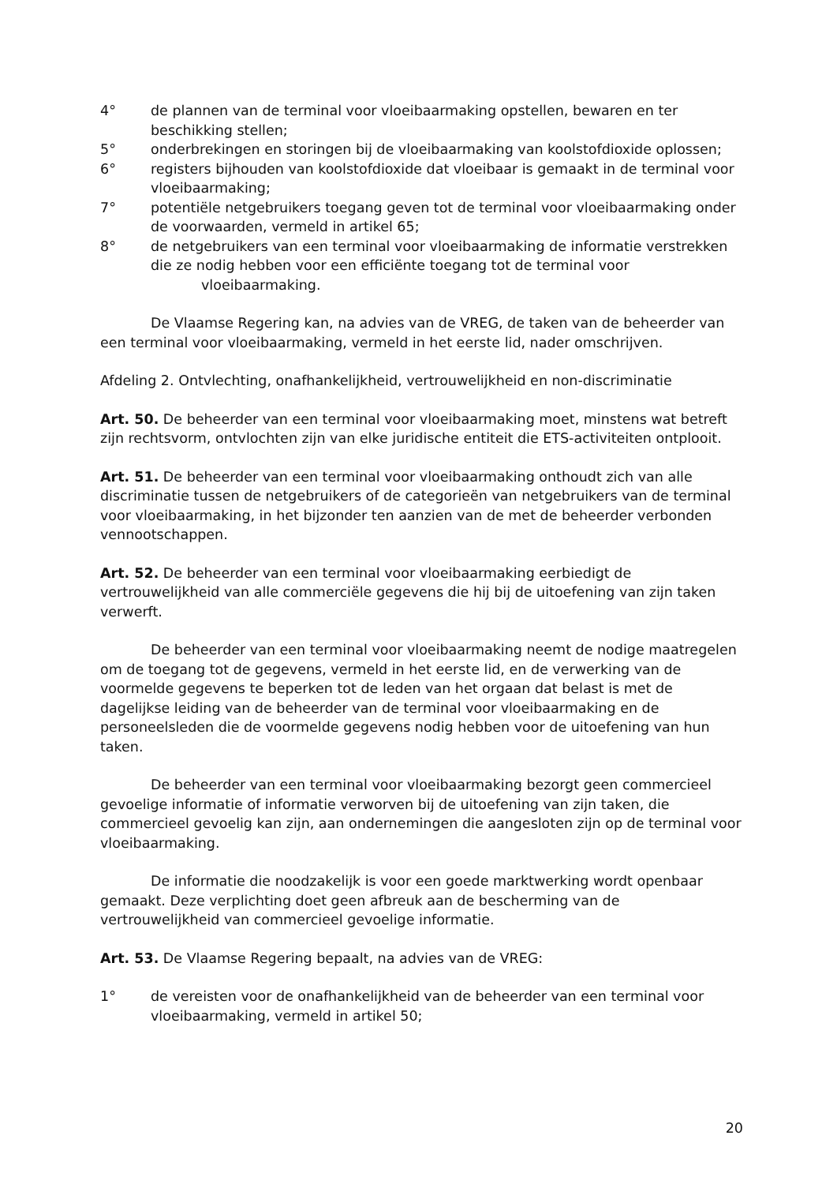4° de plannen van de terminal voor vloeibaarmaking opstellen, bewaren en ter beschikking stellen;
5° onderbrekingen en storingen bij de vloeibaarmaking van koolstofdioxide oplossen;
6° registers bijhouden van koolstofdioxide dat vloeibaar is gemaakt in de terminal voor vloeibaarmaking;
7° potentiële netgebruikers toegang geven tot de terminal voor vloeibaarmaking onder de voorwaarden, vermeld in artikel 65;
8° de netgebruikers van een terminal voor vloeibaarmaking de informatie verstrekken die ze nodig hebben voor een efficiënte toegang tot de terminal voor vloeibaarmaking.
De Vlaamse Regering kan, na advies van de VREG, de taken van de beheerder van een terminal voor vloeibaarmaking, vermeld in het eerste lid, nader omschrijven.
Afdeling 2. Ontvlechting, onafhankelijkheid, vertrouwelijkheid en non-discriminatie
Art. 50. De beheerder van een terminal voor vloeibaarmaking moet, minstens wat betreft zijn rechtsvorm, ontvlochten zijn van elke juridische entiteit die ETS-activiteiten ontplooit.
Art. 51. De beheerder van een terminal voor vloeibaarmaking onthoudt zich van alle discriminatie tussen de netgebruikers of de categorieën van netgebruikers van de terminal voor vloeibaarmaking, in het bijzonder ten aanzien van de met de beheerder verbonden vennootschappen.
Art. 52. De beheerder van een terminal voor vloeibaarmaking eerbiedigt de vertrouwelijkheid van alle commerciële gegevens die hij bij de uitoefening van zijn taken verwerft.
De beheerder van een terminal voor vloeibaarmaking neemt de nodige maatregelen om de toegang tot de gegevens, vermeld in het eerste lid, en de verwerking van de voormelde gegevens te beperken tot de leden van het orgaan dat belast is met de dagelijkse leiding van de beheerder van de terminal voor vloeibaarmaking en de personeelsleden die de voormelde gegevens nodig hebben voor de uitoefening van hun taken.
De beheerder van een terminal voor vloeibaarmaking bezorgt geen commercieel gevoelige informatie of informatie verworven bij de uitoefening van zijn taken, die commercieel gevoelig kan zijn, aan ondernemingen die aangesloten zijn op de terminal voor vloeibaarmaking.
De informatie die noodzakelijk is voor een goede marktwerking wordt openbaar gemaakt. Deze verplichting doet geen afbreuk aan de bescherming van de vertrouwelijkheid van commercieel gevoelige informatie.
Art. 53. De Vlaamse Regering bepaalt, na advies van de VREG:
1° de vereisten voor de onafhankelijkheid van de beheerder van een terminal voor vloeibaarmaking, vermeld in artikel 50;
20